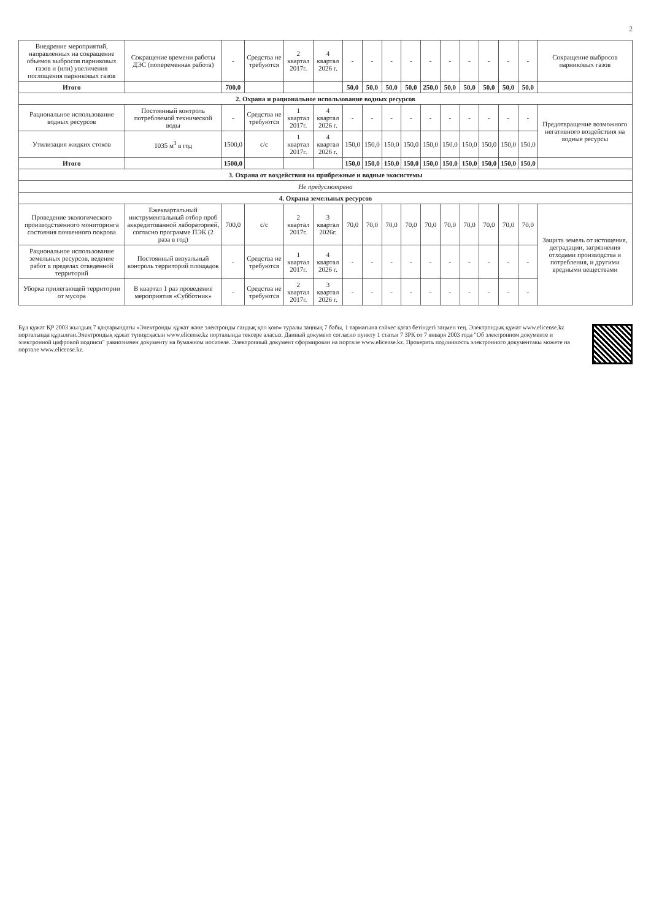2
| Внедрение мероприятий, направленных на сокращение объемов выбросов парниковых газов и (или) увеличения поглощения парниковых газов | Сокращение времени работы ДЭС (попеременная работа) | - | Средства не требуются | 2 квартал 2017г. | 4 квартал 2026 г. | - | - | - | - | - | - | - | - | - | - | Сокращение выбросов парниковых газов |
| Итого | | 700,0 | | | | 50,0 | 50,0 | 50,0 | 50,0 | 250,0 | 50,0 | 50,0 | 50,0 | 50,0 | 50,0 | |
| 2. Охрана и рациональное использование водных ресурсов | | | | | | | | | | | | | | | | |
| Рациональное использование водных ресурсов | Постоянный контроль потребляемой технической воды | - | Средства не требуются | 1 квартал 2017г. | 4 квартал 2026 г. | - | - | - | - | - | - | - | - | - | - | Предотвращение возможного негативного воздействия на водные ресурсы |
| Утилизация жидких стоков | 1035 м<sup>3</sup> в год | 1500,0 | с/с | 1 квартал 2017г. | 4 квартал 2026 г. | 150,0 | 150,0 | 150,0 | 150,0 | 150,0 | 150,0 | 150,0 | 150,0 | 150,0 | 150,0 | |
| Итого | | 1500,0 | | | | 150,0 | 150,0 | 150,0 | 150,0 | 150,0 | 150,0 | 150,0 | 150,0 | 150,0 | 150,0 | |
| 3. Охрана от воздействия на прибрежные и водные экосистемы | | | | | | | | | | | | | | | | |
| Не предусмотрено | | | | | | | | | | | | | | | | |
| 4. Охрана земельных ресурсов | | | | | | | | | | | | | | | | |
| Проведение экологического производственного мониторинга состояния почвенного покрова | Ежеквартальный инструментальный отбор проб аккредитованной лабораторией, согласно программе ПЭК (2 раза в год) | 700,0 | с/с | 2 квартал 2017г. | 3 квартал 2026г. | 70,0 | 70,0 | 70,0 | 70,0 | 70,0 | 70,0 | 70,0 | 70,0 | 70,0 | 70,0 | Защита земель от истощения, деградации, загрязнения отходами производства и потребления, и другими вредными веществами |
| Рациональное использование земельных ресурсов, ведение работ в пределах отведенной территорий | Постоянный визуальный контроль территорий площадок | - | Средства не требуются | 1 квартал 2017г. | 4 квартал 2026 г. | - | - | - | - | - | - | - | - | - | - | |
| Уборка прилегающей территории от мусора | В квартал 1 раз проведение мероприятия «Субботник» | - | Средства не требуются | 2 квартал 2017г. | 3 квартал 2026 г. | - | - | - | - | - | - | - | - | - | - | |
Бұл құжат ҚР 2003 жылдың 7 қаңтарындағы «Электронды құжат және электронды сандық қол қою» туралы заңның 7 бабы, 1 тармағына сәйкес қағаз бетіндегі заңмен тең. Электрондық құжат www.elicense.kz порталында құрылған.Электрондық құжат түпнұсқасын www.elicense.kz порталында тексере аласыз. Данный документ согласно пункту 1 статьи 7 ЗРК от 7 января 2003 года "Об электронном документе и электронной цифровой подписи" равнозначен документу на бумажном носителе. Электронный документ сформирован на портале www.elicense.kz. Проверить подлинность электронного документавы можете на портале www.elicense.kz.